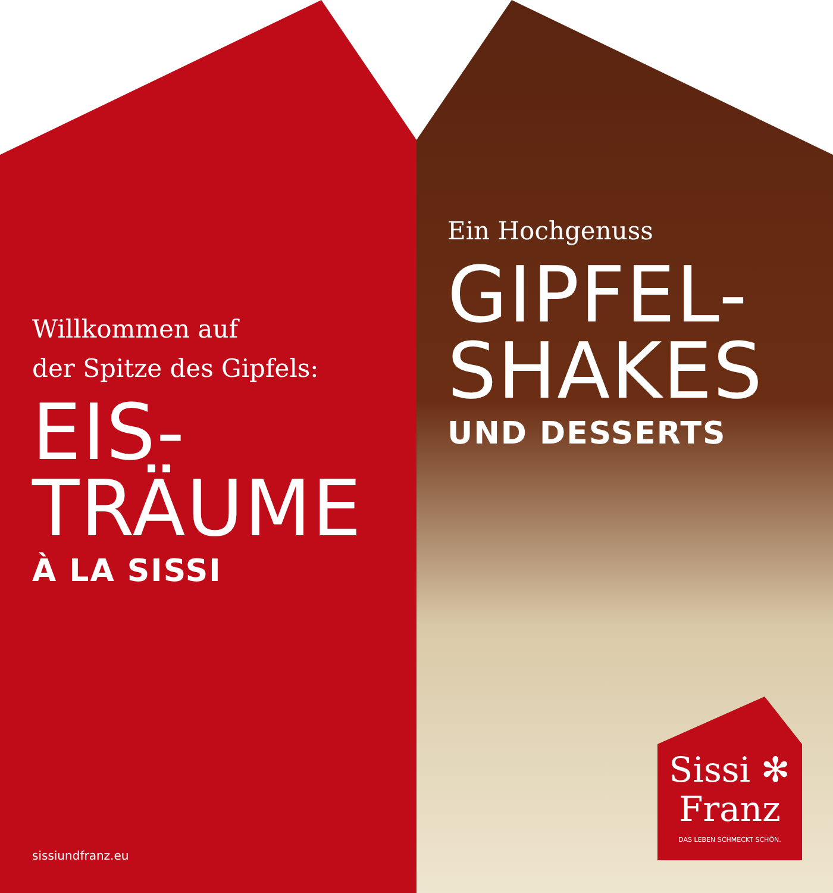Willkommen auf
der Spitze des Gipfels:
EIS-
TRÄUME
À LA SISSI
Ein Hochgenuss
GIPFEL-
SHAKES
UND DESSERTS
sissiundfranz.eu
Sissi ✻
Franz
DAS LEBEN SCHMECKT SCHÖN.